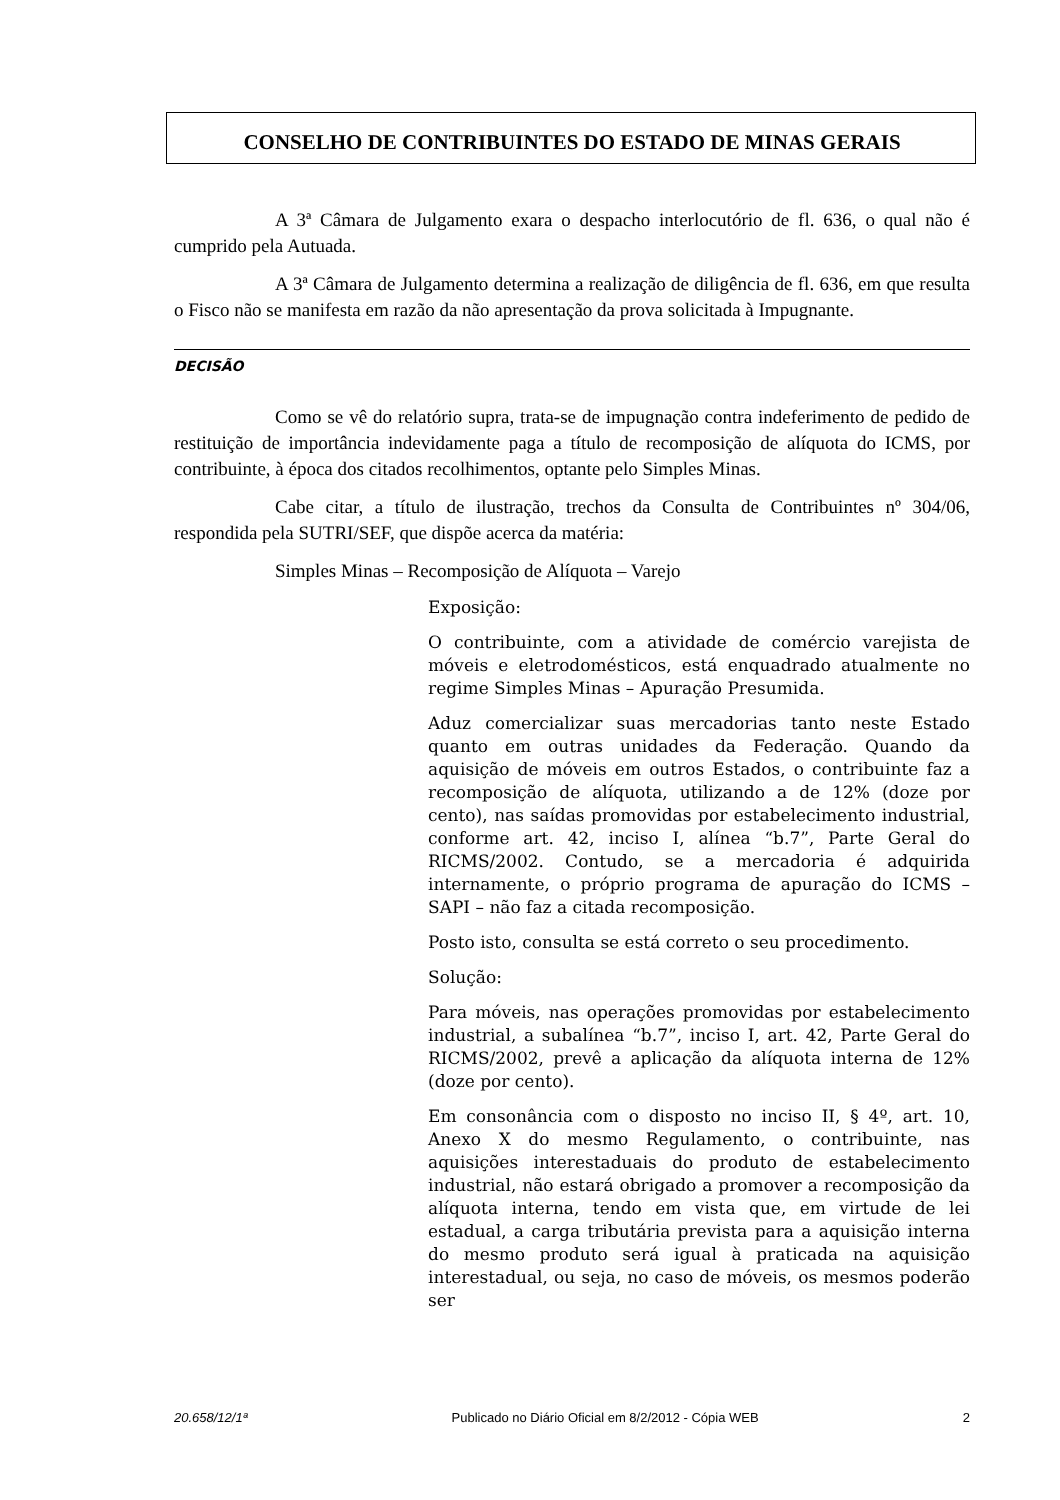CONSELHO DE CONTRIBUINTES DO ESTADO DE MINAS GERAIS
A 3ª Câmara de Julgamento exara o despacho interlocutório de fl. 636, o qual não é cumprido pela Autuada.
A 3ª Câmara de Julgamento determina a realização de diligência de fl. 636, em que resulta o Fisco não se manifesta em razão da não apresentação da prova solicitada à Impugnante.
DECISÃO
Como se vê do relatório supra, trata-se de impugnação contra indeferimento de pedido de restituição de importância indevidamente paga a título de recomposição de alíquota do ICMS, por contribuinte, à época dos citados recolhimentos, optante pelo Simples Minas.
Cabe citar, a título de ilustração, trechos da Consulta de Contribuintes nº 304/06, respondida pela SUTRI/SEF, que dispõe acerca da matéria:
Simples Minas – Recomposição de Alíquota – Varejo
Exposição:
O contribuinte, com a atividade de comércio varejista de móveis e eletrodomésticos, está enquadrado atualmente no regime Simples Minas – Apuração Presumida.
Aduz comercializar suas mercadorias tanto neste Estado quanto em outras unidades da Federação. Quando da aquisição de móveis em outros Estados, o contribuinte faz a recomposição de alíquota, utilizando a de 12% (doze por cento), nas saídas promovidas por estabelecimento industrial, conforme art. 42, inciso I, alínea “b.7”, Parte Geral do RICMS/2002. Contudo, se a mercadoria é adquirida internamente, o próprio programa de apuração do ICMS – SAPI – não faz a citada recomposição.
Posto isto, consulta se está correto o seu procedimento.
Solução:
Para móveis, nas operações promovidas por estabelecimento industrial, a subalínea “b.7”, inciso I, art. 42, Parte Geral do RICMS/2002, prevê a aplicação da alíquota interna de 12% (doze por cento).
Em consonância com o disposto no inciso II, § 4º, art. 10, Anexo X do mesmo Regulamento, o contribuinte, nas aquisições interestaduais do produto de estabelecimento industrial, não estará obrigado a promover a recomposição da alíquota interna, tendo em vista que, em virtude de lei estadual, a carga tributária prevista para a aquisição interna do mesmo produto será igual à praticada na aquisição interestadual, ou seja, no caso de móveis, os mesmos poderão ser
20.658/12/1ª Publicado no Diário Oficial em 8/2/2012 - Cópia WEB 2